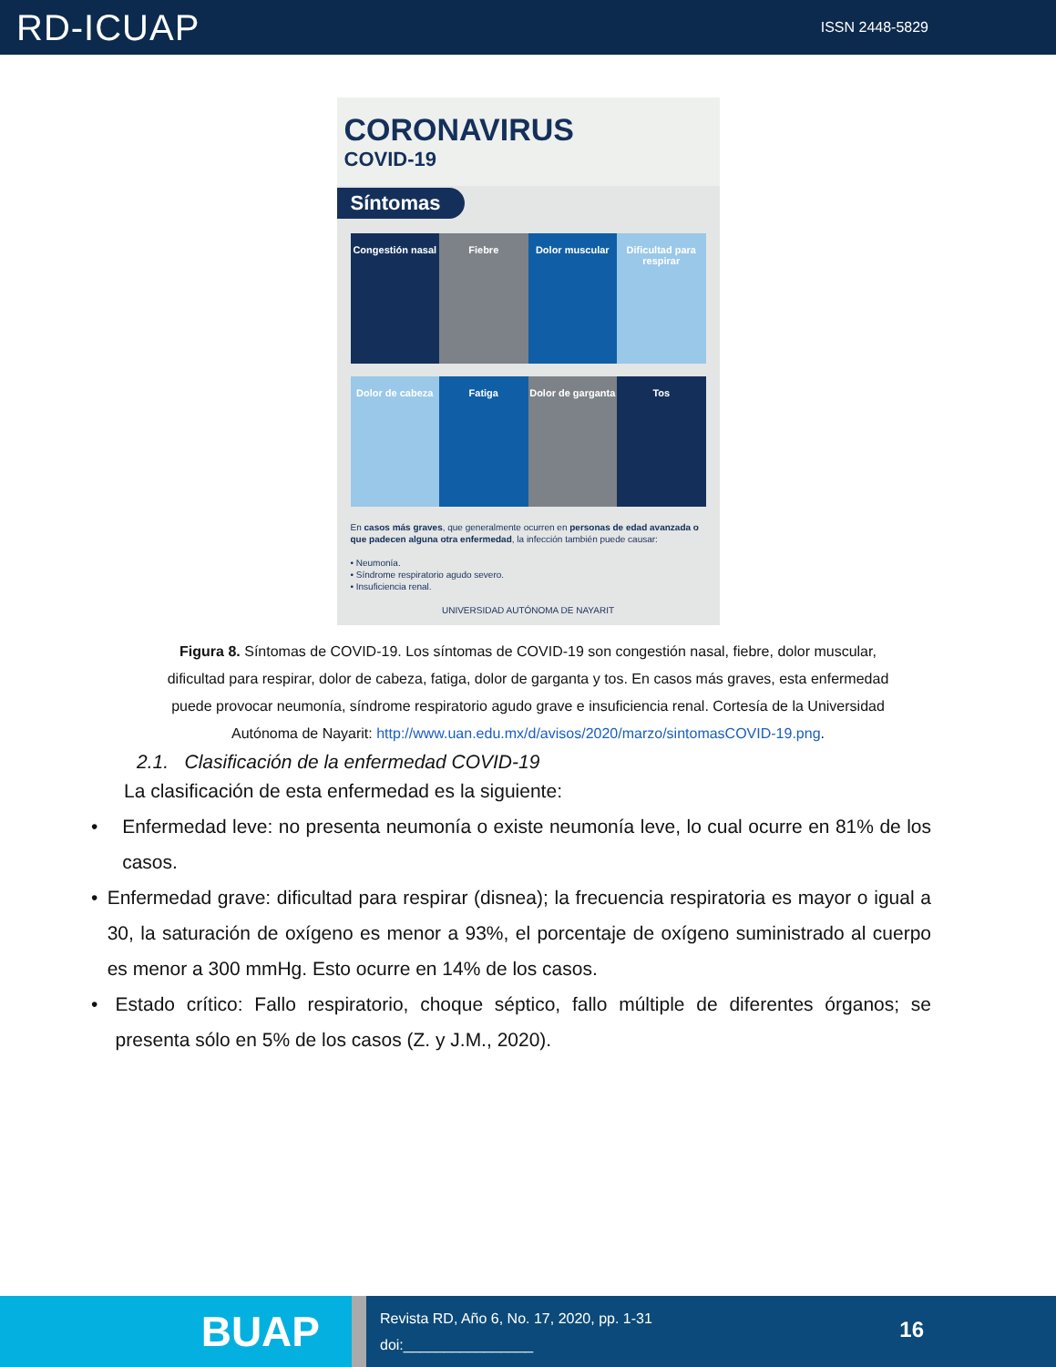RD-ICUAP
ISSN 2448-5829
CORONAVIRUS
COVID-19
Síntomas
Congestión nasal
Fiebre
Dolor muscular
Dificultad para respirar
Dolor de cabeza
Fatiga
Dolor de garganta
Tos
En casos más graves, que generalmente ocurren en personas de edad avanzada o que padecen alguna otra enfermedad, la infección también puede causar:
• Neumonía.
• Síndrome respiratorio agudo severo.
• Insuficiencia renal.
UNIVERSIDAD AUTÓNOMA DE NAYARIT
Figura 8. Síntomas de COVID-19. Los síntomas de COVID-19 son congestión nasal, fiebre, dolor muscular, dificultad para respirar, dolor de cabeza, fatiga, dolor de garganta y tos. En casos más graves, esta enfermedad puede provocar neumonía, síndrome respiratorio agudo grave e insuficiencia renal. Cortesía de la Universidad Autónoma de Nayarit: http://www.uan.edu.mx/d/avisos/2020/marzo/sintomasCOVID-19.png.
2.1. Clasificación de la enfermedad COVID-19
La clasificación de esta enfermedad es la siguiente:
• Enfermedad leve: no presenta neumonía o existe neumonía leve, lo cual ocurre en 81% de los casos.
• Enfermedad grave: dificultad para respirar (disnea); la frecuencia respiratoria es mayor o igual a 30, la saturación de oxígeno es menor a 93%, el porcentaje de oxígeno suministrado al cuerpo es menor a 300 mmHg. Esto ocurre en 14% de los casos.
• Estado crítico: Fallo respiratorio, choque séptico, fallo múltiple de diferentes órganos; se presenta sólo en 5% de los casos (Z. y J.M., 2020).
BUAP
Revista RD, Año 6, No. 17, 2020, pp. 1-31
doi:________________
16